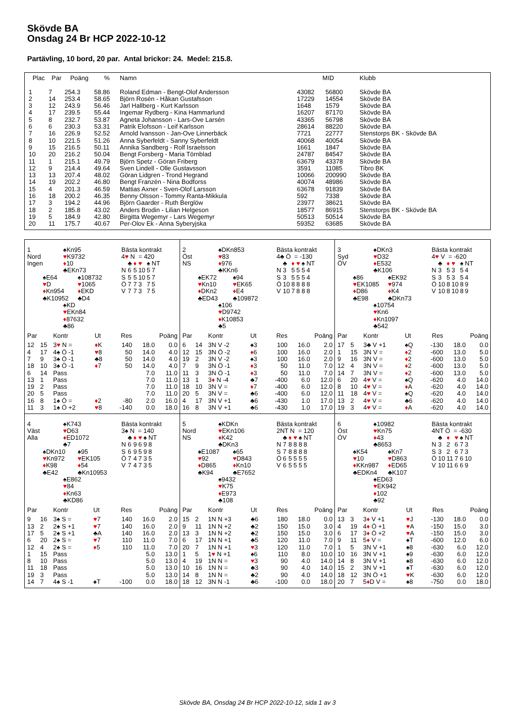Skövde BA
Onsdag 24 Br HCP 2022-10-12
Partävling, 10 bord, 20 par. Antal brickor: 24. Medel: 215.8.
| Plac | Par | Poäng | % | Namn | MID | | Klubb |
| --- | --- | --- | --- | --- | --- | --- | --- |
| 1 | 7 | 254.3 | 58.86 | Roland Edman - Bengt-Olof Andersson | 43082 | 56800 | Skövde BA |
| 2 | 14 | 253.4 | 58.65 | Björn Rosén - Håkan Gustafsson | 17229 | 14554 | Skövde BA |
| 3 | 12 | 243.9 | 56.46 | Jarl Hallberg - Kurt Karlsson | 1648 | 1579 | Skövde BA |
| 4 | 17 | 239.5 | 55.44 | Ingemar Rydberg - Kina Hammarlund | 16207 | 87170 | Skövde BA |
| 5 | 8 | 232.7 | 53.87 | Agneta Johansson - Lars-Ove Larsén | 43365 | 56798 | Skövde BA |
| 6 | 6 | 230.3 | 53.31 | Patrik Elofsson - Leif Karlsson | 28614 | 88220 | Skövde BA |
| 7 | 16 | 226.9 | 52.52 | Arnold Ivansson - Jan-Ove Linnerbäck | 7721 | 22777 | Stenstorps BK - Skövde BA |
| 8 | 10 | 221.5 | 51.26 | Anna Syberfeldt - Sanny Syberfeldt | 40068 | 40054 | Skövde BA |
| 9 | 15 | 216.5 | 50.11 | Annika Sandberg - Rolf Israelsson | 1661 | 1847 | Skövde BA |
| 10 | 20 | 216.2 | 50.04 | Bengt Forsberg - Maria Törnblad | 24787 | 84547 | Skövde BA |
| 11 | 1 | 215.1 | 49.79 | Björn Spetz - Göran Friberg | 63679 | 43378 | Skövde BA |
| 12 | 9 | 214.4 | 49.64 | Sven Lindell - Olle Gustavsson | 3591 | 11085 | Tibro BK |
| 13 | 13 | 207.4 | 48.02 | Göran Lidgren - Trond Hegrand | 10066 | 200990 | Skövde BA |
| 14 | 19 | 202.2 | 46.80 | Bengt Franzén - Nina Bodforss | 40074 | 48986 | Skövde BA |
| 15 | 4 | 201.3 | 46.59 | Mattias Axner - Sven-Olof Larsson | 63678 | 91839 | Skövde BA |
| 16 | 18 | 200.2 | 46.35 | Benny Olsson - Tommy Ranta-Mikkula | 592 | 7338 | Skövde BA |
| 17 | 3 | 194.2 | 44.96 | Björn Gaarder - Ruth Berglöw | 23977 | 38621 | Skövde BA |
| 18 | 2 | 185.8 | 43.02 | Anders Brodin - Lilian Helgeson | 18577 | 86915 | Stenstorps BK - Skövde BA |
| 19 | 5 | 184.9 | 42.80 | Birgitta Wegemyr - Lars Wegemyr | 50513 | 50514 | Skövde BA |
| 20 | 11 | 175.7 | 40.67 | Per-Olov Ek - Anna Syberyjska | 59352 | 63685 | Skövde BA |
1
Nord
Ingen
♠Kn95
♥K9732
♦10
♣EKn73
♠E64
♥D
♦Kn954
♣K10952
♠108732
♥1065
♦EKD
♣D4
♠KD
♥EKn84
♦87632
♣86
Bästa kontrakt
4♥ N = 420
| | ♣ | ♦ | ♥ | ♠ | NT |
| N | 6 | 5 | 10 | 5 | 7 |
| S | 5 | 5 | 10 | 5 | 7 |
| Ö | 7 | 7 | 3 | 7 | 5 |
| V | 7 | 7 | 3 | 7 | 5 |
| Par | | Kontr | Ut | Res | Poäng | |
| --- | --- | --- | --- | --- | --- | --- |
| 12 | 15 | 3 ♥ N = | ♦ K | 140 | 18.0 | 0.0 |
| 4 | 17 | 4♠ Ö -1 | ♥ 8 | 50 | 14.0 | 4.0 |
| 7 | 9 | 3♠ Ö -1 | ♣8 | 50 | 14.0 | 4.0 |
| 18 | 10 | 3♠ Ö -1 | ♦ 7 | 50 | 14.0 | 4.0 |
| 6 | 14 | Pass | | | 7.0 | 11.0 |
| 13 | 1 | Pass | | | 7.0 | 11.0 |
| 19 | 2 | Pass | | | 7.0 | 11.0 |
| 20 | 5 | Pass | | | 7.0 | 11.0 |
| 16 | 8 | 1♠ Ö = | ♦ 2 | -80 | 2.0 | 16.0 |
| 11 | 3 | 1♠ Ö +2 | ♥ 8 | -140 | 0.0 | 18.0 |
2
Öst
NS
♠DKn853
♥83
♦976
♣KKn6
♠EK72
♥Kn10
♦DKn2
♣ED43
♠94
♥EK65
♦E4
♣109872
♠106
♥D9742
♦K10853
♣5
Bästa kontrakt
4♣ Ö = -130
| | ♣ | ♦ | ♥ | ♠ | NT |
| N | 3 | 5 | 5 | 5 | 4 |
| S | 3 | 5 | 5 | 5 | 4 |
| Ö | 10 | 8 | 8 | 8 | 8 |
| V | 10 | 7 | 8 | 8 | 8 |
| Par | | Kontr | Ut | Res | Poäng | |
| --- | --- | --- | --- | --- | --- | --- |
| 6 | 14 | 3N V -2 | ♠3 | 100 | 16.0 | 2.0 |
| 12 | 15 | 3N Ö -2 | ♦ 6 | 100 | 16.0 | 2.0 |
| 19 | 2 | 3N V -2 | ♠3 | 100 | 16.0 | 2.0 |
| 7 | 9 | 3N Ö -1 | ♦ 3 | 50 | 11.0 | 7.0 |
| 11 | 3 | 3N Ö -1 | ♦ 3 | 50 | 11.0 | 7.0 |
| 13 | 1 | 3 ♦ N -4 | ♣7 | -400 | 6.0 | 12.0 |
| 18 | 10 | 3N V = | ♦ 7 | -400 | 6.0 | 12.0 |
| 20 | 5 | 3N V = | ♣6 | -400 | 6.0 | 12.0 |
| 4 | 17 | 3N V +1 | ♣6 | -430 | 1.0 | 17.0 |
| 16 | 8 | 3N V +1 | ♣6 | -430 | 1.0 | 17.0 |
3
Syd
ÖV
♠DKn3
♥D32
♦E532
♣K106
♠86
♥EK1085
♦D86
♣E98
♠EK92
♥974
♦K4
♣DKn73
♠10754
♥Kn6
♦Kn1097
♣542
Bästa kontrakt
4♥ V = -620
| | ♣ | ♦ | ♥ | ♠ | NT |
| N | 3 | 5 | 3 | 5 | 4 |
| S | 3 | 5 | 3 | 5 | 4 |
| Ö | 10 | 8 | 10 | 8 | 9 |
| V | 10 | 8 | 10 | 8 | 9 |
| Par | | Kontr | Ut | Res | Poäng | |
| --- | --- | --- | --- | --- | --- | --- |
| 17 | 5 | 3♣ V +1 | ♠Q | -130 | 18.0 | 0.0 |
| 1 | 15 | 3N V = | ♦ 2 | -600 | 13.0 | 5.0 |
| 9 | 16 | 3N V = | ♦ 2 | -600 | 13.0 | 5.0 |
| 12 | 4 | 3N V = | ♦ 2 | -600 | 13.0 | 5.0 |
| 14 | 7 | 3N V = | ♦ 2 | -600 | 13.0 | 5.0 |
| 6 | 20 | 4 ♥ V = | ♠Q | -620 | 4.0 | 14.0 |
| 8 | 10 | 4 ♥ V = | ♦ A | -620 | 4.0 | 14.0 |
| 11 | 18 | 4 ♥ V = | ♠Q | -620 | 4.0 | 14.0 |
| 13 | 2 | 4 ♥ V = | ♣6 | -620 | 4.0 | 14.0 |
| 19 | 3 | 4 ♥ V = | ♦ A | -620 | 4.0 | 14.0 |
4
Väst
Alla
♠K743
♥D63
♦ED1072
♣7
♠DKn10
♥Kn972
♦K98
♣E42
♠95
♥EK105
♦54
♣Kn10953
♠E862
♥84
♦Kn63
♣KD86
Bästa kontrakt
3♠ N = 140
| | ♣ | ♦ | ♥ | ♠ | NT |
| N | 6 | 9 | 6 | 9 | 8 |
| S | 6 | 9 | 5 | 9 | 8 |
| Ö | 7 | 4 | 7 | 3 | 5 |
| V | 7 | 4 | 7 | 3 | 5 |
| Par | | Kontr | Ut | Res | Poäng | |
| --- | --- | --- | --- | --- | --- | --- |
| 9 | 16 | 3♠ S = | ♥ 7 | 140 | 16.0 | 2.0 |
| 13 | 2 | 2♠ S +1 | ♥ 7 | 140 | 16.0 | 2.0 |
| 17 | 5 | 2♠ S +1 | ♣A | 140 | 16.0 | 2.0 |
| 6 | 20 | 2♠ S = | ♥ 7 | 110 | 11.0 | 7.0 |
| 12 | 4 | 2♠ S = | ♦ 5 | 110 | 11.0 | 7.0 |
| 1 | 15 | Pass | | | 5.0 | 13.0 |
| 8 | 10 | Pass | | | 5.0 | 13.0 |
| 11 | 18 | Pass | | | 5.0 | 13.0 |
| 19 | 3 | Pass | | | 5.0 | 13.0 |
| 14 | 7 | 4♠ S -1 | ♠T | -100 | 0.0 | 18.0 |
5
Nord
NS
♠KDKn
♥EKn106
♦K42
♣DKn3
♠E1087
♥92
♦D865
♣K94
♠65
♥D843
♦Kn10
♣E7652
♠9432
♥K75
♦E973
♣108
Bästa kontrakt
2NT N = 120
| | ♣ | ♦ | ♥ | ♠ | NT |
| N | 7 | 8 | 8 | 8 | 8 |
| S | 7 | 8 | 8 | 8 | 8 |
| Ö | 6 | 5 | 5 | 5 | 5 |
| V | 6 | 5 | 5 | 5 | 5 |
| Par | | Kontr | Ut | Res | Poäng | |
| --- | --- | --- | --- | --- | --- | --- |
| 15 | 2 | 1N N +3 | ♣6 | 180 | 18.0 | 0.0 |
| 9 | 11 | 1N N +2 | ♣2 | 150 | 15.0 | 3.0 |
| 13 | 3 | 1N N +2 | ♣2 | 150 | 15.0 | 3.0 |
| 6 | 17 | 1N N +1 | ♣5 | 120 | 11.0 | 7.0 |
| 20 | 7 | 1N N +1 | ♥ 3 | 120 | 11.0 | 7.0 |
| 1 | 5 | 1 ♥ N +1 | ♠6 | 110 | 8.0 | 10.0 |
| 4 | 19 | 1N N = | ♥ 3 | 90 | 4.0 | 14.0 |
| 10 | 16 | 1N N = | ♣3 | 90 | 4.0 | 14.0 |
| 14 | 8 | 1N N = | ♣2 | 90 | 4.0 | 14.0 |
| 18 | 12 | 3N N -1 | ♣6 | -100 | 0.0 | 18.0 |
6
Öst
ÖV
♠10982
♥Kn75
♦43
♣8653
♠K54
♥10
♦KKn987
♣EDKn4
♠Kn7
♥D863
♦ED65
♣K107
♠ED63
♥EK942
♦102
♣92
Bästa kontrakt
4NT Ö = -630
| | ♣ | ♦ | ♥ | ♠ | NT |
| N | 3 | 2 | 6 | 7 | 3 |
| S | 3 | 2 | 6 | 7 | 3 |
| Ö | 10 | 11 | 7 | 6 | 10 |
| V | 10 | 11 | 6 | 6 | 9 |
| Par | | Kontr | Ut | Res | Poäng | |
| --- | --- | --- | --- | --- | --- | --- |
| 13 | 3 | 3 ♦ V +1 | ♥ J | -130 | 18.0 | 0.0 |
| 4 | 19 | 4 ♦ Ö +1 | ♥ A | -150 | 15.0 | 3.0 |
| 6 | 17 | 3 ♦ Ö +2 | ♥ A | -150 | 15.0 | 3.0 |
| 9 | 11 | 5 ♦ V = | ♠T | -600 | 12.0 | 6.0 |
| 1 | 5 | 3N V +1 | ♠8 | -630 | 6.0 | 12.0 |
| 10 | 16 | 3N V +1 | ♠9 | -630 | 6.0 | 12.0 |
| 14 | 8 | 3N V +1 | ♠8 | -630 | 6.0 | 12.0 |
| 15 | 2 | 3N V +1 | ♠T | -630 | 6.0 | 12.0 |
| 18 | 12 | 3N Ö +1 | ♥ K | -630 | 6.0 | 12.0 |
| 20 | 7 | 5 ♦ D V = | ♠8 | -750 | 0.0 | 18.0 |
Skövde BA, Onsdag 24 Br HCP 2022-10-12, sida 1 av 3